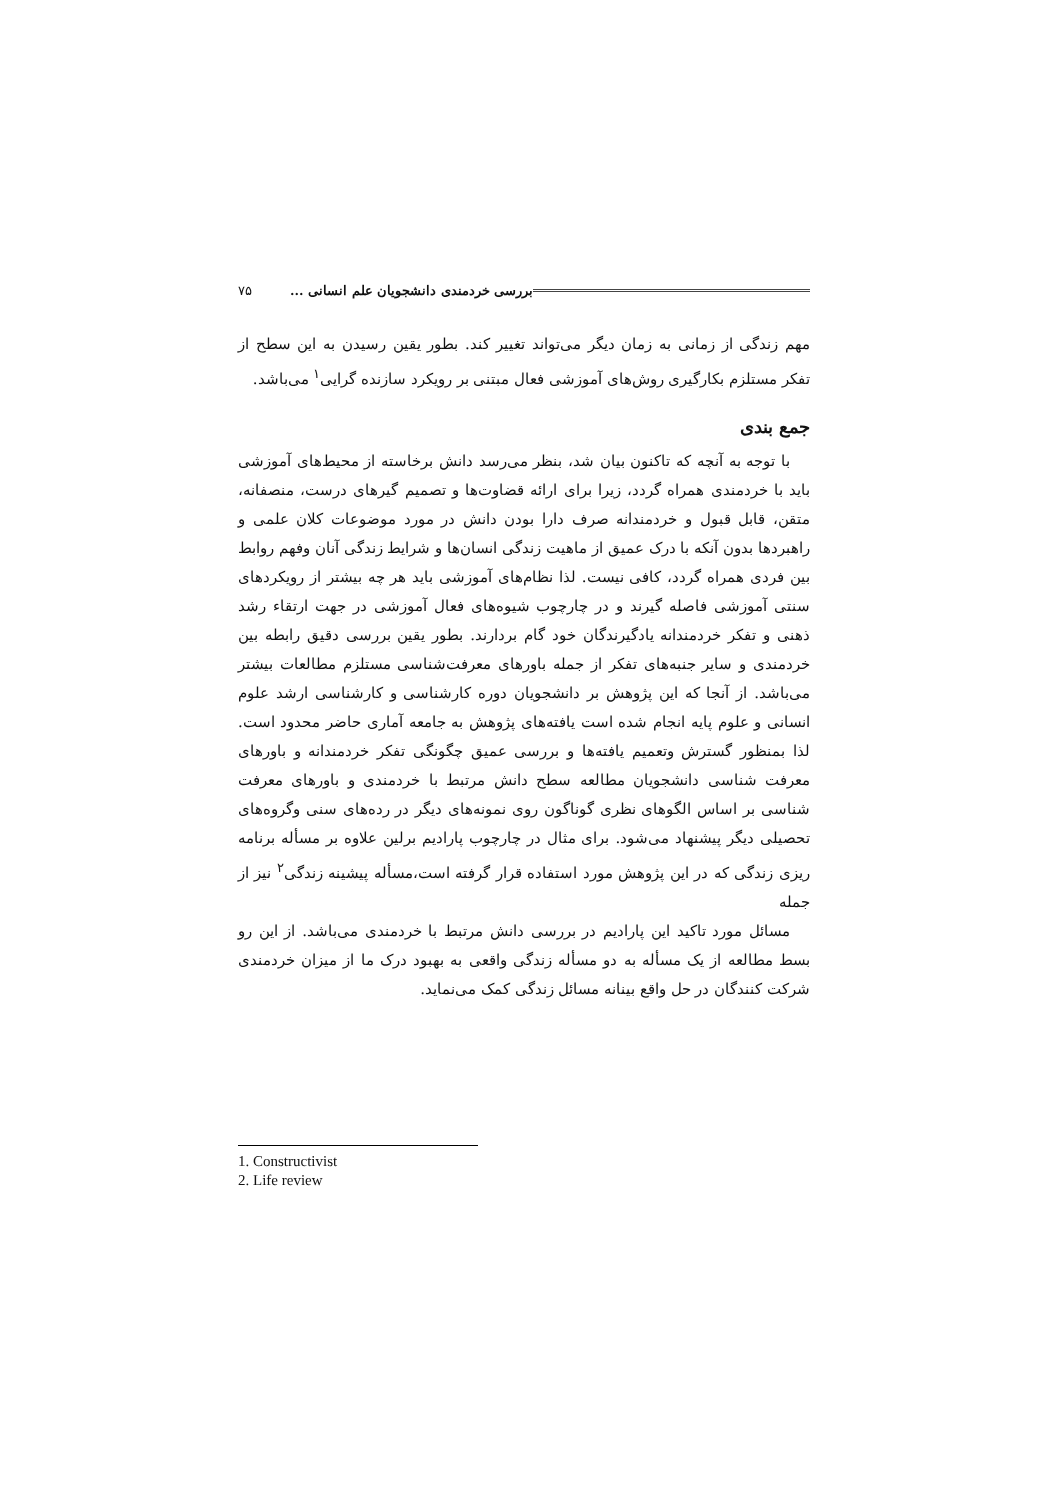بررسی خردمندی دانشجویان علم انسانی ... ۷۵
مهم زندگی از زمانی به زمان دیگر می‌تواند تغییر کند. بطور یقین رسیدن به این سطح از تفکر مستلزم بکارگیری روش‌های آموزشی فعال مبتنی بر رویکرد سازنده گرایی<sup>۱</sup> می‌باشد.
جمع بندی
با توجه به آنچه که تاکنون بیان شد، بنظر می‌رسد دانش برخاسته از محیط‌های آموزشی باید با خردمندی همراه گردد، زیرا برای ارائه قضاوت‌ها و تصمیم گیرهای درست، منصفانه، متقن، قابل قبول و خردمندانه صرف دارا بودن دانش در مورد موضوعات کلان علمی و راهبردها بدون آنکه با درک عمیق از ماهیت زندگی انسان‌ها و شرایط زندگی آنان وفهم روابط بین فردی همراه گردد، کافی نیست. لذا نظام‌های آموزشی باید هر چه بیشتر از رویکردهای سنتی آموزشی فاصله گیرند و در چارچوب شیوه‌های فعال آموزشی در جهت ارتقاء رشد ذهنی و تفکر خردمندانه یادگیرندگان خود گام بردارند. بطور یقین بررسی دقیق رابطه بین خردمندی و سایر جنبه‌های تفکر از جمله باورهای معرفت‌شناسی مستلزم مطالعات بیشتر می‌باشد. از آنجا که این پژوهش بر دانشجویان دوره کارشناسی و کارشناسی ارشد علوم انسانی و علوم پایه انجام شده است یافته‌های پژوهش به جامعه آماری حاضر محدود است. لذا بمنظور گسترش وتعمیم یافته‌ها و بررسی عمیق چگونگی تفکر خردمندانه و باورهای معرفت شناسی دانشجویان مطالعه سطح دانش مرتبط با خردمندی و باورهای معرفت شناسی بر اساس الگوهای نظری گوناگون روی نمونه‌های دیگر در رده‌های سنی وگروه‌های تحصیلی دیگر پیشنهاد می‌شود. برای مثال در چارچوب پارادیم برلین علاوه بر مسأله برنامه ریزی زندگی که در این پژوهش مورد استفاده قرار گرفته است،مسأله پیشینه زندگی<sup>۲</sup> نیز از جمله
مسائل مورد تاکید این پارادیم در بررسی دانش مرتبط با خردمندی می‌باشد. از این رو بسط مطالعه از یک مسأله به دو مسأله زندگی واقعی به بهبود درک ما از میزان خردمندی شرکت کنندگان در حل واقع بینانه مسائل زندگی کمک می‌نماید.
1. Constructivist
2. Life review